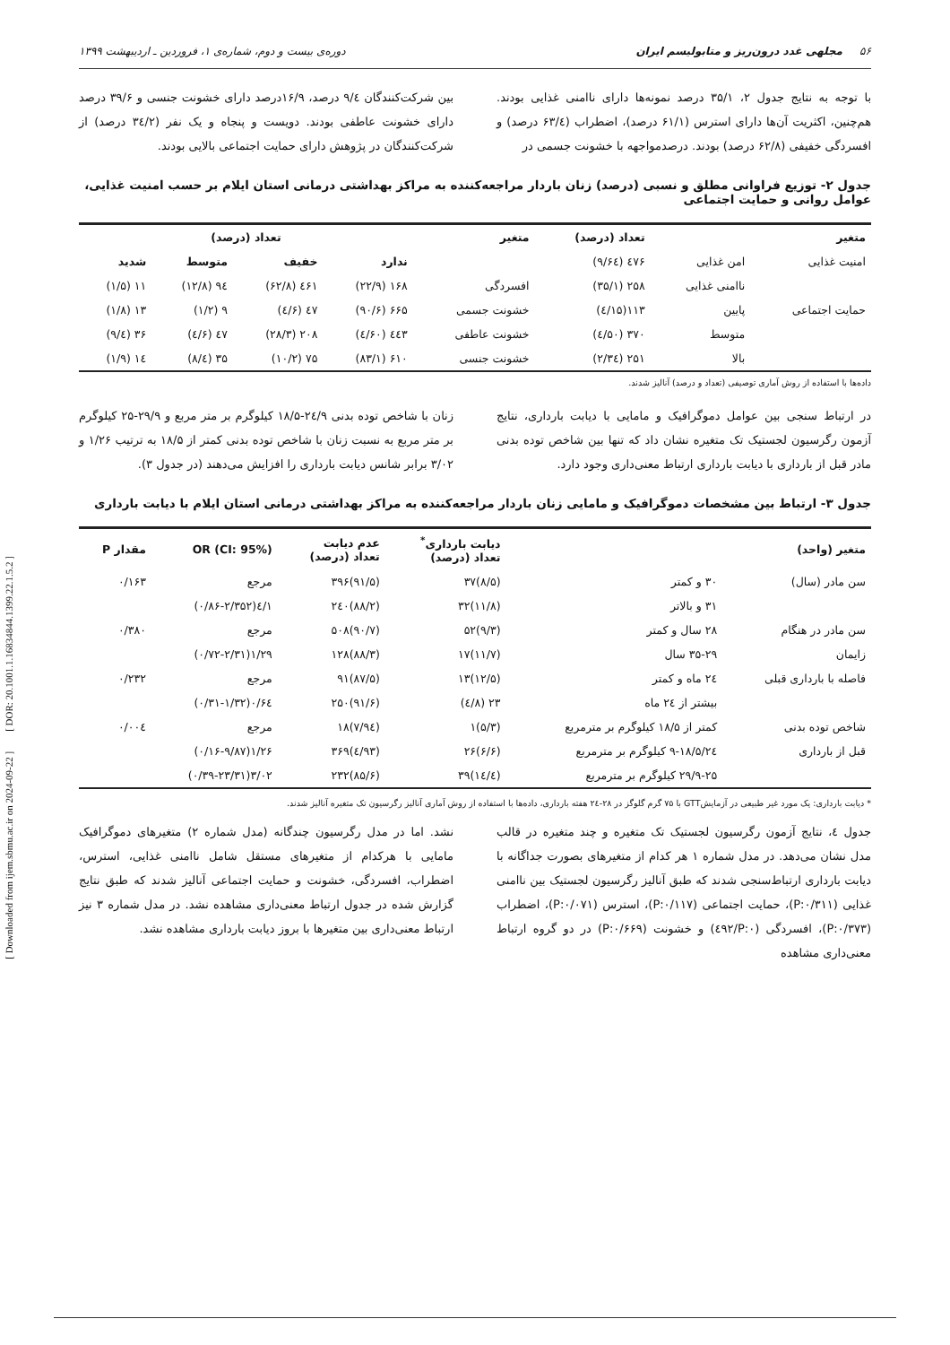[ Downloaded from ijem.sbmu.ac.ir on 2024-09-22 ] [ DOR: 20.1001.1.16834844.1399.22.1.5.2 ]
۵۶ مجلهی غدد درون‌ریز و متابولیسم ایران دوره‌ی بیست و دوم، شماره‌ی ۱، فروردین ـ اردیبهشت ۱۳۹۹
با توجه به نتایج جدول ۲، ۳۵/۱ درصد نمونه‌ها دارای ناامنی غذایی بودند. هم‌چنین، اکثریت آن‌ها دارای استرس (۶۱/۱ درصد)، اضطراب (۶۳/٤ درصد) و افسردگی خفیفی (۶۲/۸ درصد) بودند. درصدمواجهه با خشونت جسمی در
بین شرکت‌کنندگان ۹/٤ درصد، ۱۶/۹درصد دارای خشونت جنسی و ۳۹/۶ درصد دارای خشونت عاطفی بودند. دویست و پنجاه و یک نفر (۳٤/۲ درصد) از شرکت‌کنندگان در پژوهش دارای حمایت اجتماعی بالایی بودند.
جدول ۲- توزیع فراوانی مطلق و نسبی (درصد) زنان باردار مراجعه‌کننده به مراکز بهداشتی درمانی استان ایلام بر حسب امنیت غذایی، عوامل روانی و حمایت اجتماعی
| متغیر | | تعداد (درصد) | متغیر | تعداد (درصد) | | | |
| --- | --- | --- | --- | --- | --- | --- | --- |
| امنیت غذایی | امن غذایی | ٤۷۶ (۶٤/۹) | | ندارد | خفیف | متوسط | شدید |
| | ناامنی غذایی | ۲۵۸ (۳۵/۱) | افسردگی | ۱۶۸ (۲۲/۹) | ٤۶۱ (۶۲/۸) | ۹٤ (۱۲/۸) | ۱۱ (۱/۵) |
| حمایت اجتماعی | پایین | ۱۱۳(۱۵/٤) | خشونت جسمی | ۶۶۵ (۹۰/۶) | ٤۷ (۶/٤) | ۹ (۱/۲) | ۱۳ (۱/۸) |
| | متوسط | ۳۷۰ (۵۰/٤) | خشونت عاطفی | ٤٤۳ (۶۰/٤) | ۲۰۸ (۲۸/۳) | ٤۷ (۶/٤) | ۳۶ (٤/۹) |
| | بالا | ۲۵۱ (۳٤/۲) | خشونت جنسی | ۶۱۰ (۸۳/۱) | ۷۵ (۱۰/۲) | ۳۵ (٤/۸) | ۱٤ (۱/۹) |
داده‌ها با استفاده از روش آماری توصیفی (تعداد و درصد) آنالیز شدند.
در ارتباط سنجی بین عوامل دموگرافیک و مامایی با دیابت بارداری، نتایج آزمون رگرسیون لجستیک تک متغیره نشان داد که تنها بین شاخص توده بدنی مادر قبل از بارداری با دیابت بارداری ارتباط معنی‌داری وجود دارد.
زنان با شاخص توده بدنی ۲٤/۹-۱۸/۵ کیلوگرم بر متر مربع و ۲۹/۹-۲۵ کیلوگرم بر متر مربع به نسبت زنان با شاخص توده بدنی کمتر از ۱۸/۵ به ترتیب ۱/۲۶ و ۳/۰۲ برابر شانس دیابت بارداری را افزایش می‌دهند (در جدول ۳).
جدول ۳- ارتباط بین مشخصات دموگرافیک و مامایی زنان باردار مراجعه‌کننده به مراکز بهداشتی درمانی استان ایلام با دیابت بارداری
| متغیر (واحد) | | دیابت بارداری<sup>*</sup> تعداد (درصد) | عدم دیابت تعداد (درصد) | OR (CI: 95%) | مقدار P |
| --- | --- | --- | --- | --- | --- |
| سن مادر (سال) | ۳۰ و کمتر | (۸/۵)۳۷ | (۹۱/۵)۳۹۶ | مرجع | ۰/۱۶۳ |
| | ۳۱ و بالاتر | (۱۱/۸)۳۲ | (۸۸/۲)۲٤۰ | ۱/٤(۰/۸۶-۲/۳۵۲) | |
| سن مادر در هنگام | ۲۸ سال و کمتر | (۹/۳)۵۲ | (۹۰/۷)۵۰۸ | مرجع | ۰/۳۸۰ |
| زایمان | ۳۵-۲۹ سال | (۱۱/۷)۱۷ | (۸۸/۳)۱۲۸ | ۱/۲۹(۰/۷۲-۲/۳۱) | |
| فاصله با بارداری قبلی | ۲٤ ماه و کمتر | (۱۲/۵)۱۳ | (۸۷/۵)۹۱ | مرجع | ۰/۲۳۲ |
| | بیشتر از ۲٤ ماه | ۲۳ (۸/٤) | (۹۱/۶)۲۵۰ | ۰/۶٤(۰/۳۱-۱/۳۲) | |
| شاخص توده بدنی | کمتر از ۱۸/۵ کیلوگرم بر مترمربع | (۵/۳)۱ | (۹٤/۷)۱۸ | مرجع | ۰/۰۰٤ |
| قبل از بارداری | ۲٤/۹-۱۸/۵ کیلوگرم بر مترمربع | (۶/۶)۲۶ | (۹۳/٤)۳۶۹ | ۱/۲۶(۰/۱۶-۹/۸۷) | |
| | ۲۹/۹-۲۵ کیلوگرم بر مترمربع | (۱٤/٤)۳۹ | (۸۵/۶)۲۳۲ | ۳/۰۲(۰/۳۹-۲۳/۳۱) | |
* دیابت بارداری: یک مورد غیر طبیعی در آزمایشGTT با ۷۵ گرم گلوگز در ۲۸-۲٤ هفته بارداری، داده‌ها با استفاده از روش آماری آنالیز رگرسیون تک متغیره آنالیز شدند.
جدول ٤، نتایج آزمون رگرسیون لجستیک تک متغیره و چند متغیره در قالب مدل نشان می‌دهد. در مدل شماره ۱ هر کدام از متغیرهای بصورت جداگانه با دیابت بارداری ارتباط‌سنجی شدند که طبق آنالیز رگرسیون لجستیک بین ناامنی غذایی (P:۰/۳۱۱)، حمایت اجتماعی (P:۰/۱۱۷)، استرس (P:۰/۰۷۱)، اضطراب (P:۰/۳۷۳)، افسردگی (P:۰/٤۹۲) و خشونت (P:۰/۶۶۹) در دو گروه ارتباط معنی‌داری مشاهده
نشد. اما در مدل رگرسیون چندگانه (مدل شماره ۲) متغیرهای دموگرافیک مامایی با هرکدام از متغیرهای مستقل شامل ناامنی غذایی، استرس، اضطراب، افسردگی، خشونت و حمایت اجتماعی آنالیز شدند که طبق نتایج گزارش شده در جدول ارتباط معنی‌داری مشاهده نشد. در مدل شماره ۳ نیز ارتباط معنی‌داری بین متغیرها با بروز دیابت بارداری مشاهده نشد.